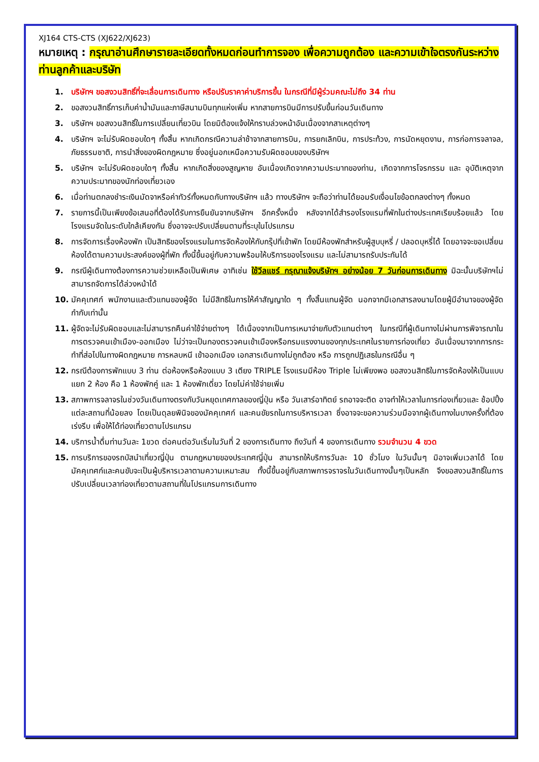XJ164 CTS-CTS (XJ622/XJ623)
หมายเหตุ : กรุณาอ่านศึกษารายละเอียดทั้งหมดก่อนทำการจอง เพื่อความถูกต้อง และความเข้าใจตรงกันระหว่างท่านลูกค้าและบริษัท
1. บริษัทฯ ขอสงวนสิทธิ์ที่จะเลื่อนการเดินทาง หรือปรับราคาค่าบริการขึ้น ในกรณีที่มีผู้ร่วมคณะไม่ถึง 34 ท่าน
2. ขอสงวนสิทธิ์การเก็บค่าน้ำมันและภาษีสนามบินทุกแห่งเพิ่ม หากสายการบินมีการปรับขึ้นก่อนวันเดินทาง
3. บริษัทฯ ขอสงวนสิทธิ์ในการเปลี่ยนเที่ยวบิน โดยมิต้องแจ้งให้ทราบล่วงหน้าอันเนื่องจากสาเหตุต่างๆ
4. บริษัทฯ จะไม่รับผิดชอบใดๆ ทั้งสิ้น หากเกิดกรณีความล่าช้าจากสายการบิน, การยกเลิกบิน, การประท้วง, การนัดหยุดงาน, การก่อการจลาจล, ภัยธรรมชาติ, การนำสิ่งของผิดกฎหมาย ซึ่งอยู่นอกเหนือความรับผิดชอบของบริษัทฯ
5. บริษัทฯ จะไม่รับผิดชอบใดๆ ทั้งสิ้น หากเกิดสิ่งของสูญหาย อันเนื่องเกิดจากความประมาทของท่าน, เกิดจากการโจรกรรม และ อุบัติเหตุจากความประมาทของนักท่องเที่ยวเอง
6. เมื่อท่านตกลงชำระเงินมัดจาหรือค่าทัวร์ทั้งหมดกับทางบริษัทฯ แล้ว ทางบริษัทฯ จะถือว่าท่านได้ยอมรับเงื่อนไขข้อตกลงต่างๆ ทั้งหมด
7. รายการนี้เป็นเพียงข้อเสนอที่ต้องได้รับการยืนยันจากบริษัทฯ อีกครั้งหนึ่ง หลังจากได้สำรองโรงแรมที่พักในต่างประเทศเรียบร้อยแล้ว โดยโรงแรมจัดในระดับใกล้เคียงกัน ซึ่งอาจจะปรับเปลี่ยนตามที่ระบุในโปรแกรม
8. การจัดการเรื่องห้องพัก เป็นสิทธิของโรงแรมในการจัดห้องให้กับกรุ๊ปที่เข้าพัก โดยมีห้องพักสำหรับผู้สูบบุหรี่ / ปลอดบุหรี่ได้ โดยอาจจะขอเปลี่ยนห้องได้ตามความประสงค์ของผู้ที่พัก ทั้งนี้ขึ้นอยู่กับความพร้อมให้บริการของโรงแรม และไม่สามารถรับประกันได้
9. กรณีผู้เดินทางต้องการความช่วยเหลือเป็นพิเศษ อาทิเช่น ใช้วีลแชร์ กรุณาแจ้งบริษัทฯ อย่างน้อย 7 วันก่อนการเดินทาง มิฉะนั้นบริษัทฯไม่สามารถจัดการได้ล่วงหน้าได้
10. มัคคุเทศก์ พนักงานและตัวแทนของผู้จัด ไม่มีสิทธิในการให้คำสัญญาใด ๆ ทั้งสิ้นแทนผู้จัด นอกจากมีเอกสารลงนามโดยผู้มีอำนาจของผู้จัดกำกับเท่านั้น
11. ผู้จัดจะไม่รับผิดชอบและไม่สามารถคืนค่าใช้จ่ายต่างๆ ได้เนื่องจากเป็นการเหมาจ่ายกับตัวแทนต่างๆ ในกรณีที่ผู้เดินทางไม่ผ่านการพิจารณาในการตรวจคนเข้าเมือง-ออกเมือง ไม่ว่าจะเป็นกองตรวจคนเข้าเมืองหรือกรมแรงงานของทุกประเทศในรายการท่องเที่ยว อันเนื่องมาจากการกระทำที่ส่อไปในทางผิดกฎหมาย การหลบหนี เข้าออกเมือง เอกสารเดินทางไม่ถูกต้อง หรือ การถูกปฏิเสธในกรณีอื่น ๆ
12. กรณีต้องการพักแบบ 3 ท่าน ต่อห้องหรือห้องแบบ 3 เตียง TRIPLE โรงแรมมีห้อง Triple ไม่เพียงพอ ขอสงวนสิทธิในการจัดห้องให้เป็นแบบ แยก 2 ห้อง คือ 1 ห้องพักคู่ และ 1 ห้องพักเดี่ยว โดยไม่ค่าใช้จ่ายเพิ่ม
13. สภาพการจลาจรในช่วงวันเดินทางตรงกับวันหยุดเทศกาลของญี่ปุ่น หรือ วันเสาร์อาทิตย์ รถอาจจะติด อาจทำให้เวลาในการท่องเที่ยวและ ช้อปปิ้งแต่ละสถานที่น้อยลง โดยเป็นดุลยพินิจของมัคคุเทศก์ และคนขัยรถในการบริหารเวลา ซึ่งอาจจะขอความร่วมมือจากผู้เดินทางในบางครั้งที่ต้องเร่งรีบ เพื่อให้ได้ท่องเที่ยวตามโปรแกรม
14. บริการน้ำดื่มท่านวันละ 1ขวด ต่อคนต่อวันเริ่มในวันที่ 2 ของการเดินทาง ถึงวันที่ 4 ของการเดินทาง รวมจำนวน 4 ขวด
15. การบริการของรถบัสนำเที่ยวญี่ปุ่น ตามกฎหมายของประเทศญี่ปุ่น สามารถให้บริการวันละ 10 ชั่วโมง ในวันนั้นๆ มิอาจเพิ่มเวลาได้ โดยมัคคุเทศก์และคนขับจะเป็นผู้บริหารเวลาตามความเหมาะสม ทั้งนี้ขึ้นอยู่กับสภาพการจราจรในวันเดินทางนั้นๆเป็นหลัก จึงขอสงวนสิทธิ์ในการปรับเปลี่ยนเวลาท่องเที่ยวตามสถานที่ในโปรแกรมการเดินทาง